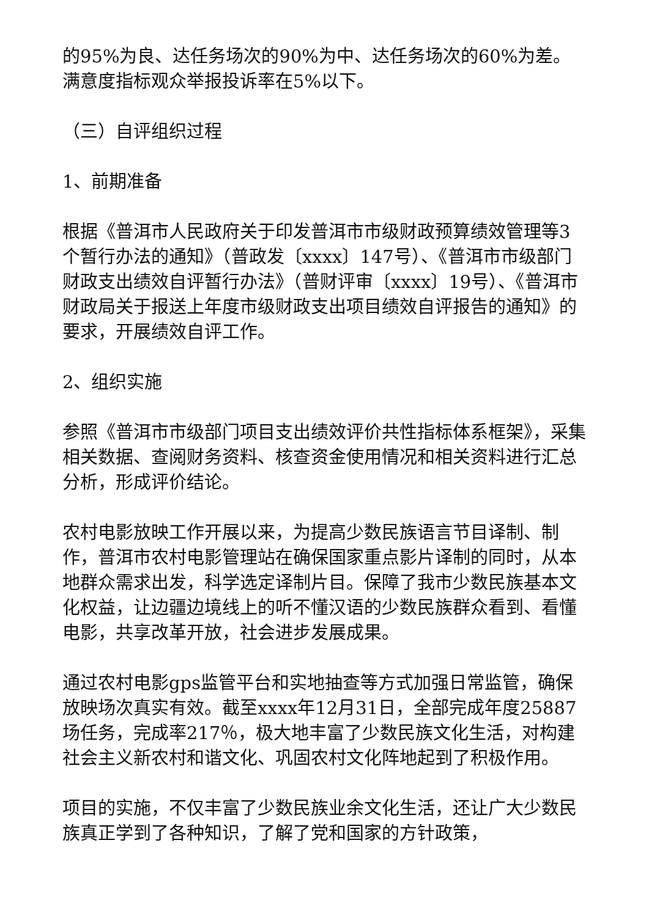的95%为良、达任务场次的90%为中、达任务场次的60%为差。满意度指标观众举报投诉率在5%以下。
（三）自评组织过程
1、前期准备
根据《普洱市人民政府关于印发普洱市市级财政预算绩效管理等3个暂行办法的通知》（普政发〔xxxx〕147号）、《普洱市市级部门财政支出绩效自评暂行办法》（普财评审〔xxxx〕19号）、《普洱市财政局关于报送上年度市级财政支出项目绩效自评报告的通知》的要求，开展绩效自评工作。
2、组织实施
参照《普洱市市级部门项目支出绩效评价共性指标体系框架》，采集相关数据、查阅财务资料、核查资金使用情况和相关资料进行汇总分析，形成评价结论。
农村电影放映工作开展以来，为提高少数民族语言节目译制、制作，普洱市农村电影管理站在确保国家重点影片译制的同时，从本地群众需求出发，科学选定译制片目。保障了我市少数民族基本文化权益，让边疆边境线上的听不懂汉语的少数民族群众看到、看懂电影，共享改革开放，社会进步发展成果。
通过农村电影gps监管平台和实地抽查等方式加强日常监管，确保放映场次真实有效。截至xxxx年12月31日，全部完成年度25887场任务，完成率217％，极大地丰富了少数民族文化生活，对构建社会主义新农村和谐文化、巩固农村文化阵地起到了积极作用。
项目的实施，不仅丰富了少数民族业余文化生活，还让广大少数民族真正学到了各种知识，了解了党和国家的方针政策，